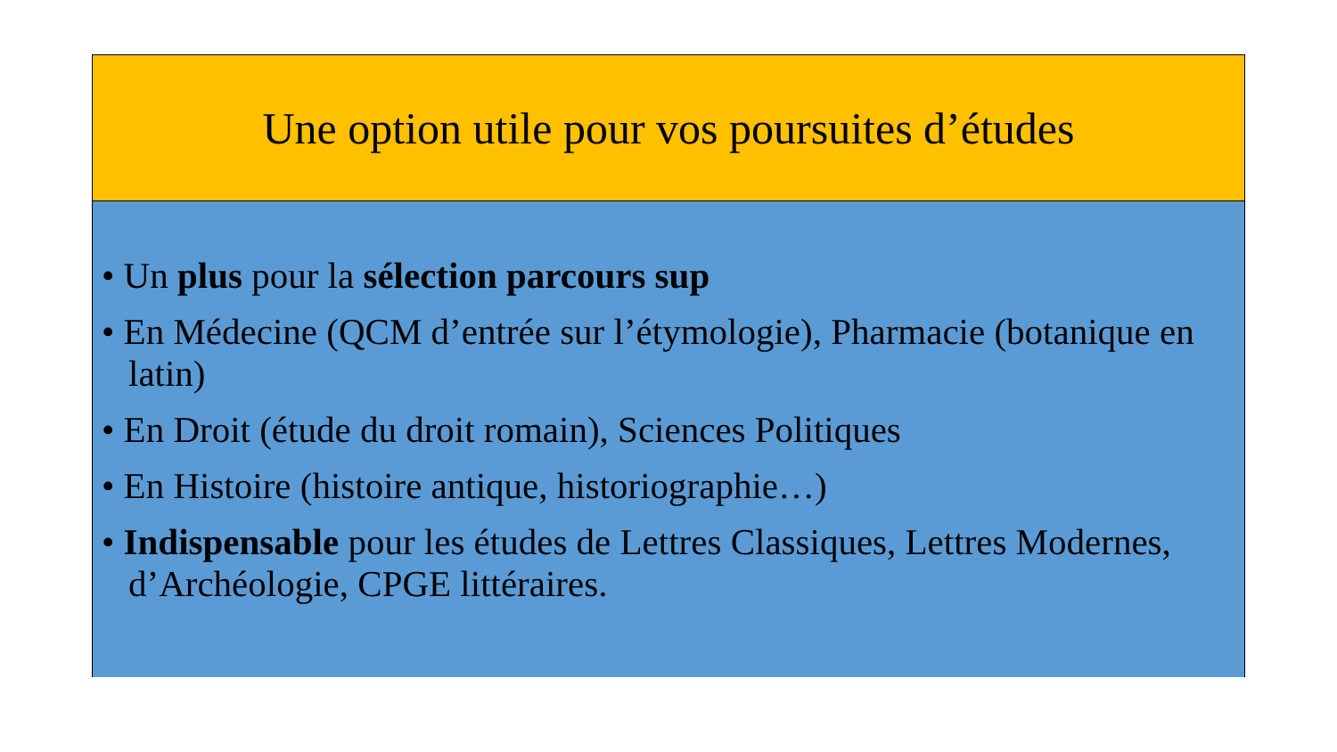Une option utile pour vos poursuites d’études
• Un plus pour la sélection parcours sup
• En Médecine (QCM d’entrée sur l’étymologie), Pharmacie (botanique en latin)
• En Droit (étude du droit romain), Sciences Politiques
• En Histoire (histoire antique, historiographie…)
• Indispensable pour les études de Lettres Classiques, Lettres Modernes, d’Archéologie, CPGE littéraires.